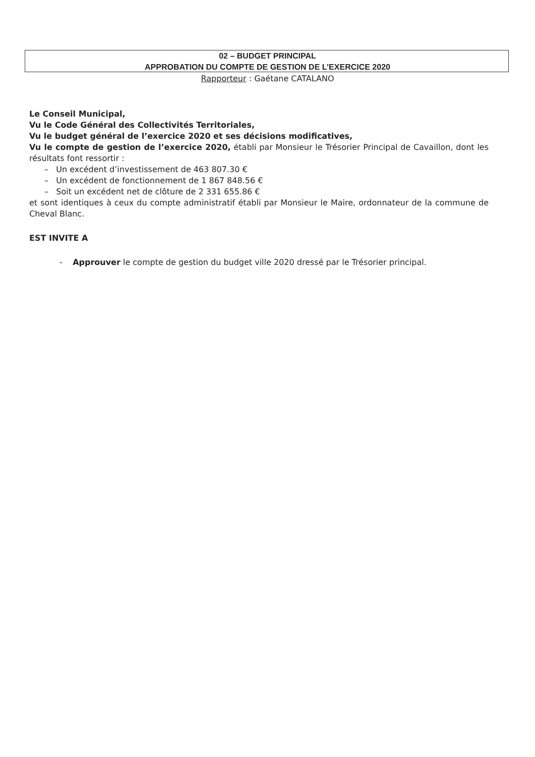02 – BUDGET PRINCIPAL
APPROBATION DU COMPTE DE GESTION DE L’EXERCICE 2020
Rapporteur : Gaétane CATALANO
Le Conseil Municipal,
Vu le Code Général des Collectivités Territoriales,
Vu le budget général de l’exercice 2020 et ses décisions modificatives,
Vu le compte de gestion de l’exercice 2020, établi par Monsieur le Trésorier Principal de Cavaillon, dont les résultats font ressortir :
– Un excédent d’investissement de 463 807.30 €
– Un excédent de fonctionnement de 1 867 848.56 €
– Soit un excédent net de clôture de 2 331 655.86 €
et sont identiques à ceux du compte administratif établi par Monsieur le Maire, ordonnateur de la commune de Cheval Blanc.
EST INVITE A
- Approuver le compte de gestion du budget ville 2020 dressé par le Trésorier principal.